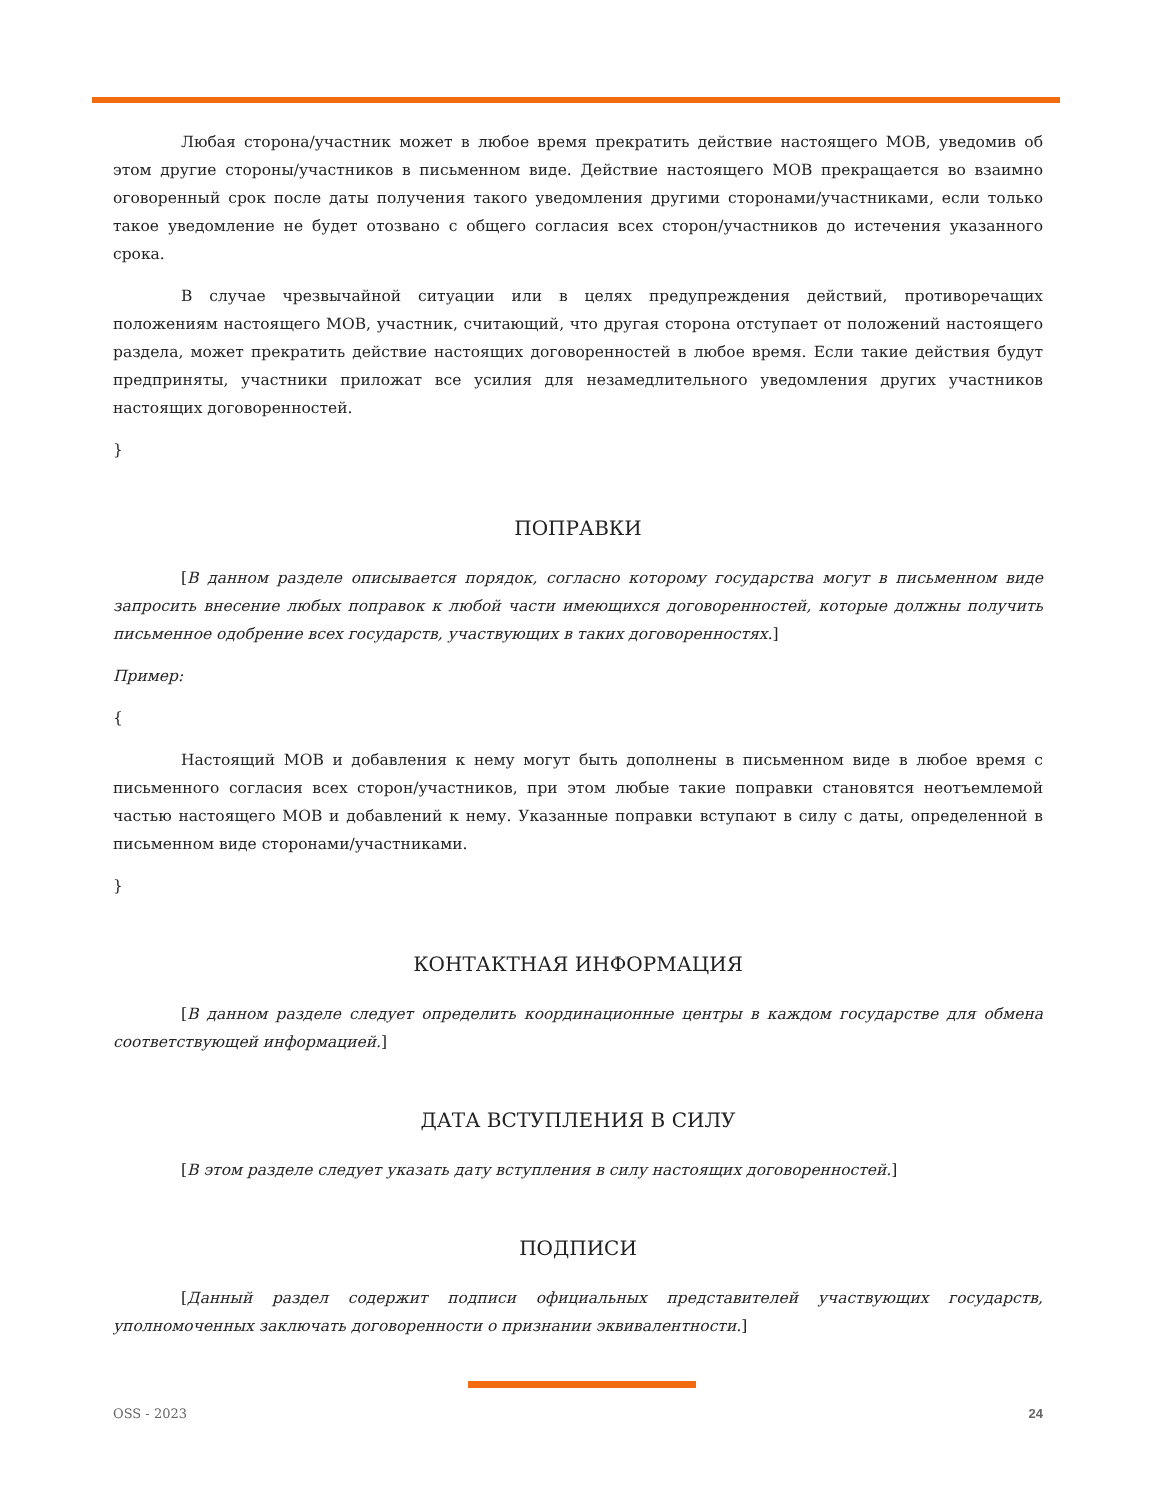Любая сторона/участник может в любое время прекратить действие настоящего МОВ, уведомив об этом другие стороны/участников в письменном виде. Действие настоящего МОВ прекращается во взаимно оговоренный срок после даты получения такого уведомления другими сторонами/участниками, если только такое уведомление не будет отозвано с общего согласия всех сторон/участников до истечения указанного срока.
В случае чрезвычайной ситуации или в целях предупреждения действий, противоречащих положениям настоящего МОВ, участник, считающий, что другая сторона отступает от положений настоящего раздела, может прекратить действие настоящих договоренностей в любое время. Если такие действия будут предприняты, участники приложат все усилия для незамедлительного уведомления других участников настоящих договоренностей.
}
ПОПРАВКИ
[В данном разделе описывается порядок, согласно которому государства могут в письменном виде запросить внесение любых поправок к любой части имеющихся договоренностей, которые должны получить письменное одобрение всех государств, участвующих в таких договоренностях.]
Пример:
{
Настоящий МОВ и добавления к нему могут быть дополнены в письменном виде в любое время с письменного согласия всех сторон/участников, при этом любые такие поправки становятся неотъемлемой частью настоящего МОВ и добавлений к нему. Указанные поправки вступают в силу с даты, определенной в письменном виде сторонами/участниками.
}
КОНТАКТНАЯ ИНФОРМАЦИЯ
[В данном разделе следует определить координационные центры в каждом государстве для обмена соответствующей информацией.]
ДАТА ВСТУПЛЕНИЯ В СИЛУ
[В этом разделе следует указать дату вступления в силу настоящих договоренностей.]
ПОДПИСИ
[Данный раздел содержит подписи официальных представителей участвующих государств, уполномоченных заключать договоренности о признании эквивалентности.]
OSS - 2023 24